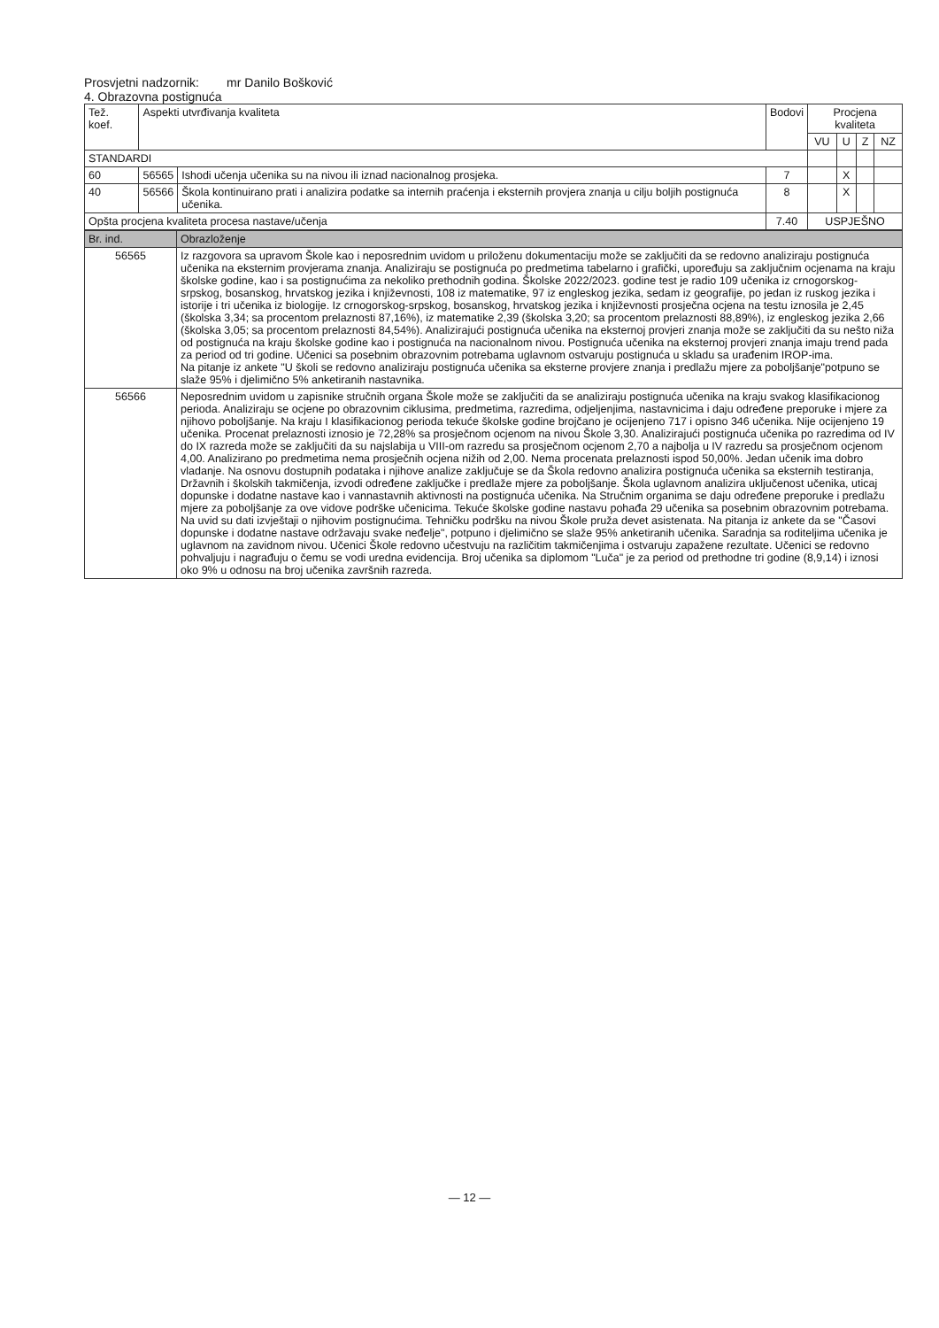Prosvjetni nadzornik: mr Danilo Bošković
4. Obrazovna postignuća
| Tež. koef. | Aspekti utvrđivanja kvaliteta | | Bodovi | Procjena kvaliteta | | | |
| --- | --- | --- | --- | --- | --- | --- | --- |
| | | | | VU | U | Z | NZ |
| STANDARDI | | | | | | | |
| 60 | 56565 | Ishodi učenja učenika su na nivou ili iznad nacionalnog prosjeka. | 7 | | X | | |
| 40 | 56566 | Škola kontinuirano prati i analizira podatke sa internih praćenja i eksternih provjera znanja u cilju boljih postignuća učenika. | 8 | | X | | |
| Opšta procjena kvaliteta procesa nastave/učenja | | | 7.40 | USPJEŠNO | | | |
| Br. ind. | Obrazloženje |
| --- | --- |
| 56565 | Iz razgovora sa upravom Škole kao i neposrednim uvidom u priloženu dokumentaciju može se zaključiti da se redovno analiziraju postignuća učenika na eksternim provjerama znanja. Analiziraju se postignuća po predmetima tabelarno i grafički, upoređuju sa zaključnim ocjenama na kraju školske godine, kao i sa postignućima za nekoliko prethodnih godina. Školske 2022/2023. godine test je radio 109 učenika iz crnogorskog-srpskog, bosanskog, hrvatskog jezika i književnosti, 108 iz matematike, 97 iz engleskog jezika, sedam iz geografije, po jedan iz ruskog jezika i istorije i tri učenika iz biologije. Iz crnogorskog-srpskog, bosanskog, hrvatskog jezika i književnosti prosječna ocjena na testu iznosila je 2,45 (školska 3,34; sa procentom prelaznosti 87,16%), iz matematike 2,39 (školska 3,20; sa procentom prelaznosti 88,89%), iz engleskog jezika 2,66 (školska 3,05; sa procentom prelaznosti 84,54%). Analizirajući postignuća učenika na eksternoj provjeri znanja može se zaključiti da su nešto niža od postignuća na kraju školske godine kao i postignuća na nacionalnom nivou. Postignuća učenika na eksternoj provjeri znanja imaju trend pada za period od tri godine. Učenici sa posebnim obrazovnim potrebama uglavnom ostvaruju postignuća u skladu sa urađenim IROP-ima. Na pitanje iz ankete "U školi se redovno analiziraju postignuća učenika sa eksterne provjere znanja i predlažu mjere za poboljšanje"potpuno se slaže 95% i djelimično 5% anketiranih nastavnika. |
| 56566 | Neposrednim uvidom u zapisnike stručnih organa Škole može se zaključiti da se analiziraju postignuća učenika na kraju svakog klasifikacionog perioda. Analiziraju se ocjene po obrazovnim ciklusima, predmetima, razredima, odjeljenjima, nastavnicima i daju određene preporuke i mjere za njihovo poboljšanje. Na kraju I klasifikacionog perioda tekuće školske godine brojčano je ocijenjeno 717 i opisno 346 učenika. Nije ocijenjeno 19 učenika. Procenat prelaznosti iznosio je 72,28% sa prosječnom ocjenom na nivou Škole 3,30. Analizirajući postignuća učenika po razredima od IV do IX razreda može se zaključiti da su najslabija u VIII-om razredu sa prosječnom ocjenom 2,70 a najbolja u IV razredu sa prosječnom ocjenom 4,00. Analizirano po predmetima nema prosječnih ocjena nižih od 2,00. Nema procenata prelaznosti ispod 50,00%. Jedan učenik ima dobro vladanje. Na osnovu dostupnih podataka i njihove analize zaključuje se da Škola redovno analizira postignuća učenika sa eksternih testiranja, Državnih i školskih takmičenja, izvodi određene zaključke i predlaže mjere za poboljšanje. Škola uglavnom analizira uključenost učenika, uticaj dopunske i dodatne nastave kao i vannastavnih aktivnosti na postignuća učenika. Na Stručnim organima se daju određene preporuke i predlažu mjere za poboljšanje za ove vidove podrške učenicima. Tekuće školske godine nastavu pohađa 29 učenika sa posebnim obrazovnim potrebama. Na uvid su dati izvještaji o njihovim postignućima. Tehničku podršku na nivou Škole pruža devet asistenata. Na pitanja iz ankete da se "Časovi dopunske i dodatne nastave održavaju svake neđelje", potpuno i djelimično se slaže 95% anketiranih učenika. Saradnja sa roditeljima učenika je uglavnom na zavidnom nivou. Učenici Škole redovno učestvuju na različitim takmičenjima i ostvaruju zapažene rezultate. Učenici se redovno pohvaljuju i nagrađuju o čemu se vodi uredna evidencija. Broj učenika sa diplomom "Luča" je za period od prethodne tri godine (8,9,14) i iznosi oko 9% u odnosu na broj učenika završnih razreda. |
— 12 —